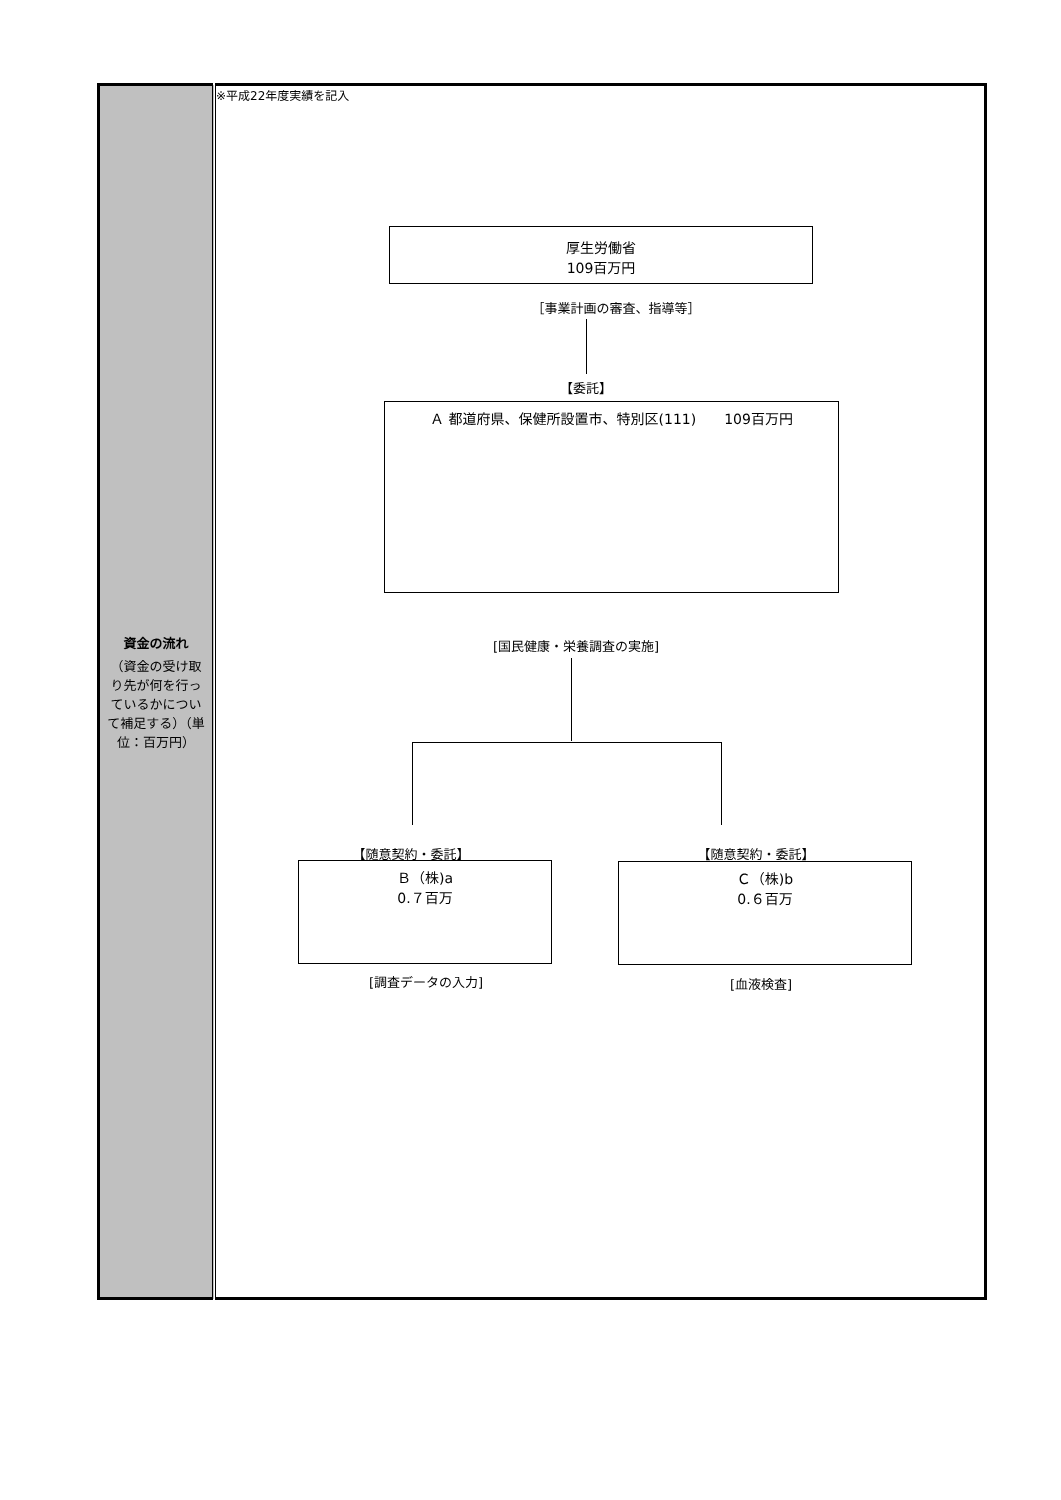| 資金の流れ （資金の受け取り先が何を行っているかについて補足する）（単位：百万円） | ※平成22年度実績を記入 厚生労働省 109百万円 ［事業計画の審査、指導等］ 【委託】 Ａ 都道府県、保健所設置市、特別区(111) 109百万円 [国民健康・栄養調査の実施] 【随意契約・委託】 【随意契約・委託】 Ｂ（株)a 0.７百万 Ｃ（株)b 0.６百万 [調査データの入力] [血液検査] |